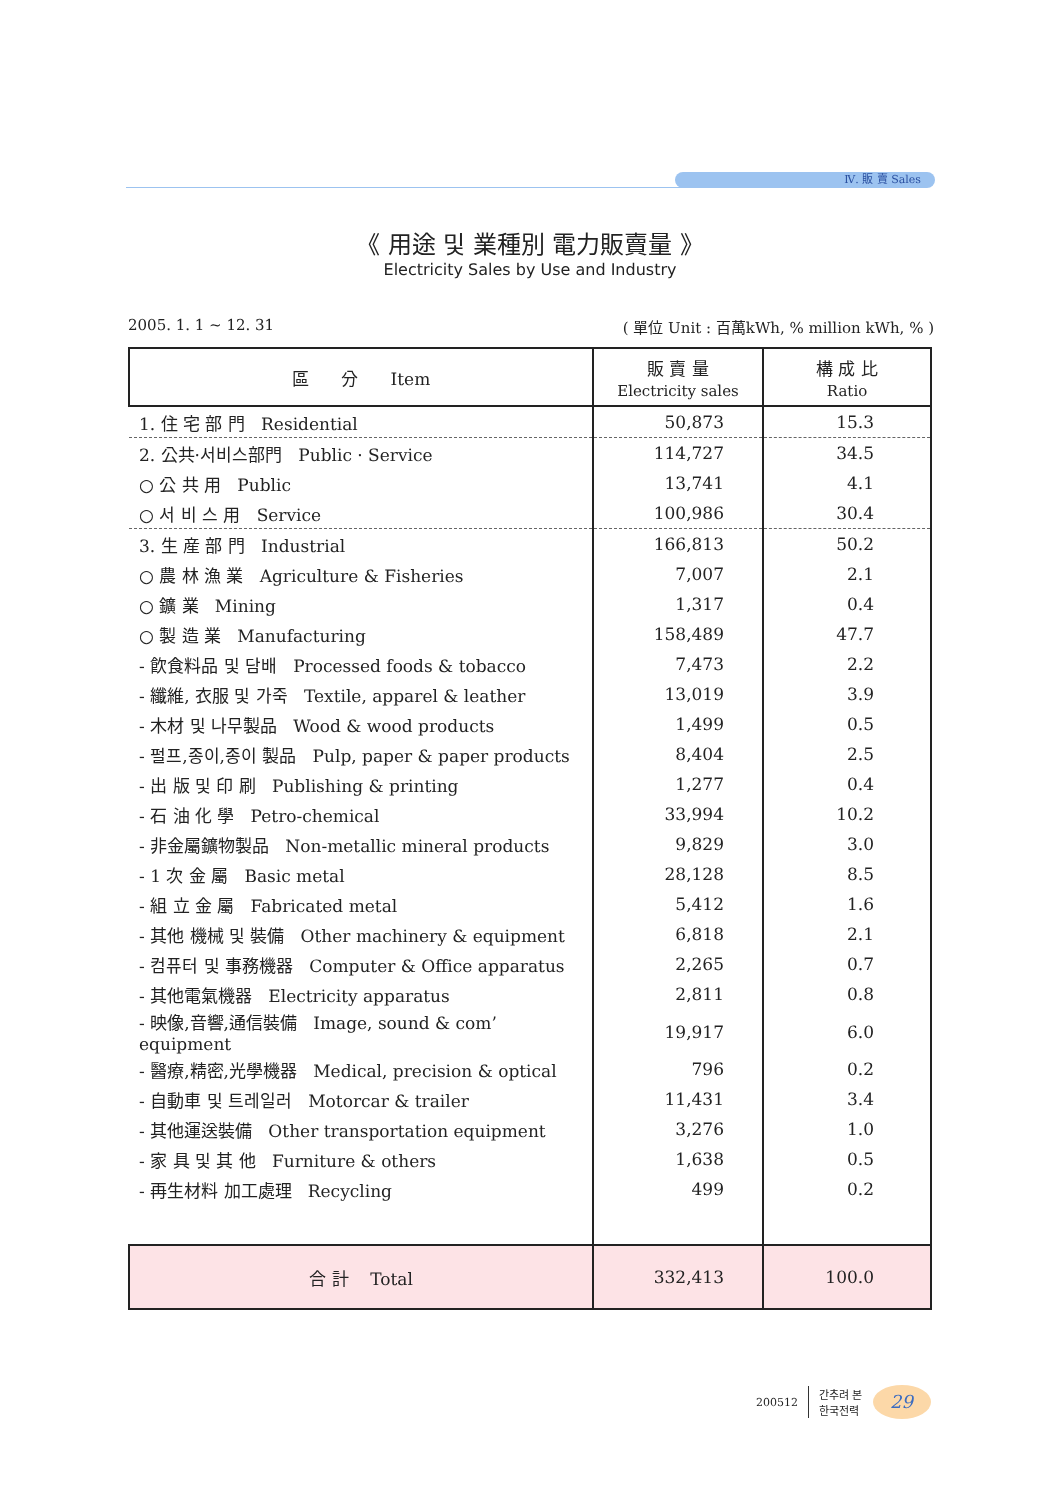Ⅳ. 販 賣 Sales
《 用途 및 業種別 電力販賣量 》
Electricity Sales by Use and Industry
2005. 1. 1 ~ 12. 31 ( 單位 Unit : 百萬kWh, % million kWh, % )
| 區 分 Item | 販 賣 量 Electricity sales | 構 成 比 Ratio |
| --- | --- | --- |
| 1. 住 宅 部 門 Residential | 50,873 | 15.3 |
| 2. 公共·서비스部門 Public · Service | 114,727 | 34.5 |
| ○ 公 共 用 Public | 13,741 | 4.1 |
| ○ 서 비 스 用 Service | 100,986 | 30.4 |
| 3. 生 産 部 門 Industrial | 166,813 | 50.2 |
| ○ 農 林 漁 業 Agriculture & Fisheries | 7,007 | 2.1 |
| ○ 鑛 業 Mining | 1,317 | 0.4 |
| ○ 製 造 業 Manufacturing | 158,489 | 47.7 |
| - 飮食料品 및 담배 Processed foods & tobacco | 7,473 | 2.2 |
| - 纖維, 衣服 및 가죽 Textile, apparel & leather | 13,019 | 3.9 |
| - 木材 및 나무製品 Wood & wood products | 1,499 | 0.5 |
| - 펄프,종이,종이 製品 Pulp, paper & paper products | 8,404 | 2.5 |
| - 出 版 및 印 刷 Publishing & printing | 1,277 | 0.4 |
| - 石 油 化 學 Petro-chemical | 33,994 | 10.2 |
| - 非金屬鑛物製品 Non-metallic mineral products | 9,829 | 3.0 |
| - 1 次 金 屬 Basic metal | 28,128 | 8.5 |
| - 組 立 金 屬 Fabricated metal | 5,412 | 1.6 |
| - 其他 機械 및 裝備 Other machinery & equipment | 6,818 | 2.1 |
| - 컴퓨터 및 事務機器 Computer & Office apparatus | 2,265 | 0.7 |
| - 其他電氣機器 Electricity apparatus | 2,811 | 0.8 |
| - 映像,音響,通信裝備 Image, sound & com’ equipment | 19,917 | 6.0 |
| - 醫療,精密,光學機器 Medical, precision & optical | 796 | 0.2 |
| - 自動車 및 트레일러 Motorcar & trailer | 11,431 | 3.4 |
| - 其他運送裝備 Other transportation equipment | 3,276 | 1.0 |
| - 家 具 및 其 他 Furniture & others | 1,638 | 0.5 |
| - 再生材料 加工處理 Recycling | 499 | 0.2 |
| 合 計 Total | 332,413 | 100.0 |
200512 간추려 본
한국전력 29